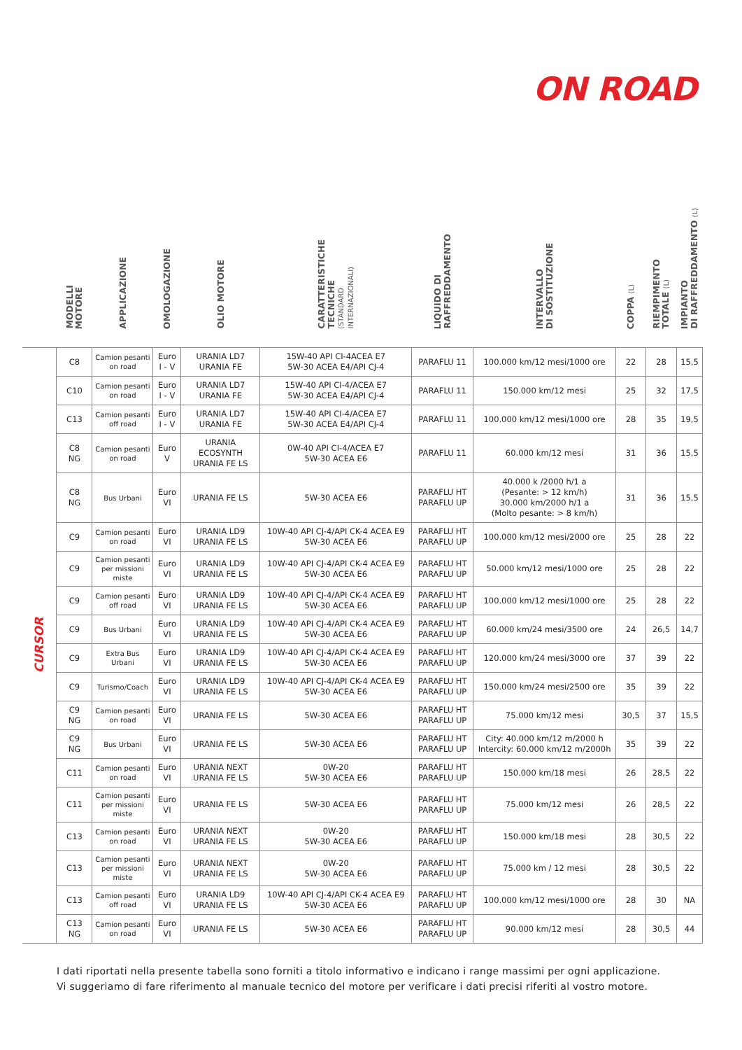ON ROAD
| | MODELLI MOTORE | APPLICAZIONE | OMOLOGAZIONE | OLIO MOTORE | CARATTERISTICHE TECNICHE (STANDARD INTERNAZIONALI) | LIQUIDO DI RAFFREDDAMENTO | INTERVALLO DI SOSTITUZIONE | COPPA (L) | RIEMPIMENTO TOTALE (L) | IMPIANTO DI RAFFREDDAMENTO (L) |
| --- | --- | --- | --- | --- | --- | --- | --- | --- | --- | --- |
| CURSOR | C8 | Camion pesanti on road | Euro I - V | URANIA LD7 URANIA FE | 15W-40 API CI-4ACEA E7 5W-30 ACEA E4/API CJ-4 | PARAFLU 11 | 100.000 km/12 mesi/1000 ore | 22 | 28 | 15,5 |
| | C10 | Camion pesanti on road | Euro I - V | URANIA LD7 URANIA FE | 15W-40 API CI-4/ACEA E7 5W-30 ACEA E4/API CJ-4 | PARAFLU 11 | 150.000 km/12 mesi | 25 | 32 | 17,5 |
| | C13 | Camion pesanti off road | Euro I - V | URANIA LD7 URANIA FE | 15W-40 API CI-4/ACEA E7 5W-30 ACEA E4/API CJ-4 | PARAFLU 11 | 100.000 km/12 mesi/1000 ore | 28 | 35 | 19,5 |
| | C8 NG | Camion pesanti on road | Euro V | URANIA ECOSYNTH URANIA FE LS | 0W-40 API CI-4/ACEA E7 5W-30 ACEA E6 | PARAFLU 11 | 60.000 km/12 mesi | 31 | 36 | 15,5 |
| | C8 NG | Bus Urbani | Euro VI | URANIA FE LS | 5W-30 ACEA E6 | PARAFLU HT PARAFLU UP | 40.000 k /2000 h/1 a (Pesante: > 12 km/h) 30.000 km/2000 h/1 a (Molto pesante: > 8 km/h) | 31 | 36 | 15,5 |
| | C9 | Camion pesanti on road | Euro VI | URANIA LD9 URANIA FE LS | 10W-40 API CJ-4/API CK-4 ACEA E9 5W-30 ACEA E6 | PARAFLU HT PARAFLU UP | 100.000 km/12 mesi/2000 ore | 25 | 28 | 22 |
| | C9 | Camion pesanti per missioni miste | Euro VI | URANIA LD9 URANIA FE LS | 10W-40 API CJ-4/API CK-4 ACEA E9 5W-30 ACEA E6 | PARAFLU HT PARAFLU UP | 50.000 km/12 mesi/1000 ore | 25 | 28 | 22 |
| | C9 | Camion pesanti off road | Euro VI | URANIA LD9 URANIA FE LS | 10W-40 API CJ-4/API CK-4 ACEA E9 5W-30 ACEA E6 | PARAFLU HT PARAFLU UP | 100.000 km/12 mesi/1000 ore | 25 | 28 | 22 |
| | C9 | Bus Urbani | Euro VI | URANIA LD9 URANIA FE LS | 10W-40 API CJ-4/API CK-4 ACEA E9 5W-30 ACEA E6 | PARAFLU HT PARAFLU UP | 60.000 km/24 mesi/3500 ore | 24 | 26,5 | 14,7 |
| | C9 | Extra Bus Urbani | Euro VI | URANIA LD9 URANIA FE LS | 10W-40 API CJ-4/API CK-4 ACEA E9 5W-30 ACEA E6 | PARAFLU HT PARAFLU UP | 120.000 km/24 mesi/3000 ore | 37 | 39 | 22 |
| | C9 | Turismo/Coach | Euro VI | URANIA LD9 URANIA FE LS | 10W-40 API CJ-4/API CK-4 ACEA E9 5W-30 ACEA E6 | PARAFLU HT PARAFLU UP | 150.000 km/24 mesi/2500 ore | 35 | 39 | 22 |
| | C9 NG | Camion pesanti on road | Euro VI | URANIA FE LS | 5W-30 ACEA E6 | PARAFLU HT PARAFLU UP | 75.000 km/12 mesi | 30,5 | 37 | 15,5 |
| | C9 NG | Bus Urbani | Euro VI | URANIA FE LS | 5W-30 ACEA E6 | PARAFLU HT PARAFLU UP | City: 40.000 km/12 m/2000 h Intercity: 60.000 km/12 m/2000h | 35 | 39 | 22 |
| | C11 | Camion pesanti on road | Euro VI | URANIA NEXT URANIA FE LS | 0W-20 5W-30 ACEA E6 | PARAFLU HT PARAFLU UP | 150.000 km/18 mesi | 26 | 28,5 | 22 |
| | C11 | Camion pesanti per missioni miste | Euro VI | URANIA FE LS | 5W-30 ACEA E6 | PARAFLU HT PARAFLU UP | 75.000 km/12 mesi | 26 | 28,5 | 22 |
| | C13 | Camion pesanti on road | Euro VI | URANIA NEXT URANIA FE LS | 0W-20 5W-30 ACEA E6 | PARAFLU HT PARAFLU UP | 150.000 km/18 mesi | 28 | 30,5 | 22 |
| | C13 | Camion pesanti per missioni miste | Euro VI | URANIA NEXT URANIA FE LS | 0W-20 5W-30 ACEA E6 | PARAFLU HT PARAFLU UP | 75.000 km / 12 mesi | 28 | 30,5 | 22 |
| | C13 | Camion pesanti off road | Euro VI | URANIA LD9 URANIA FE LS | 10W-40 API CJ-4/API CK-4 ACEA E9 5W-30 ACEA E6 | PARAFLU HT PARAFLU UP | 100.000 km/12 mesi/1000 ore | 28 | 30 | NA |
| | C13 NG | Camion pesanti on road | Euro VI | URANIA FE LS | 5W-30 ACEA E6 | PARAFLU HT PARAFLU UP | 90.000 km/12 mesi | 28 | 30,5 | 44 |
I dati riportati nella presente tabella sono forniti a titolo informativo e indicano i range massimi per ogni applicazione.
Vi suggeriamo di fare riferimento al manuale tecnico del motore per verificare i dati precisi riferiti al vostro motore.